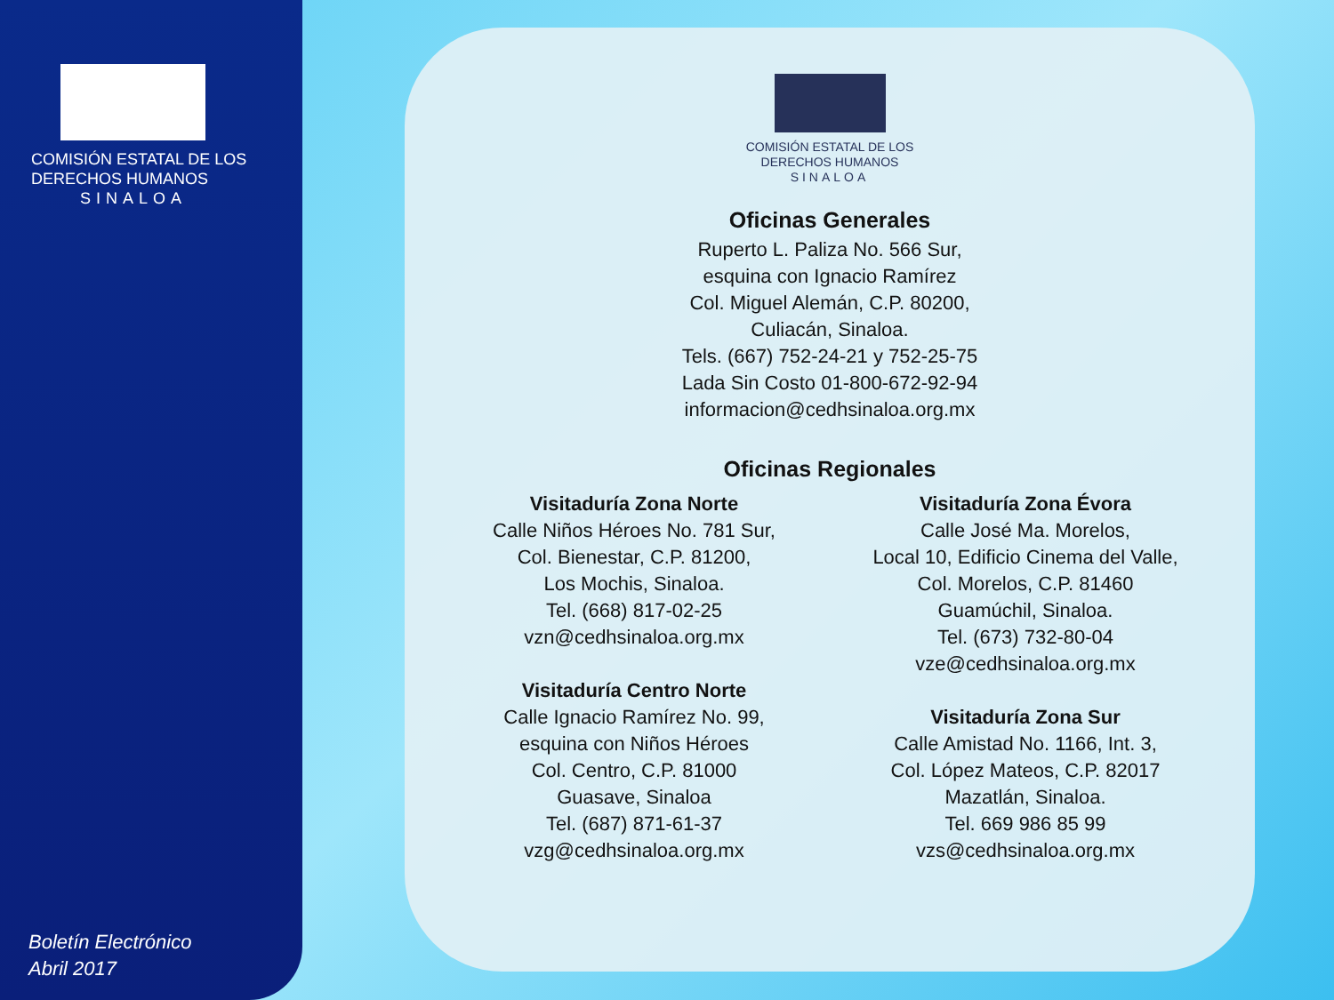COMISIÓN ESTATAL DE LOS
DERECHOS HUMANOS
SINALOA
Boletín Electrónico
Abril 2017
COMISIÓN ESTATAL DE LOS
DERECHOS HUMANOS
SINALOA
Oficinas Generales
Ruperto L. Paliza No. 566 Sur,
esquina con Ignacio Ramírez
Col. Miguel Alemán, C.P. 80200,
Culiacán, Sinaloa.
Tels. (667) 752-24-21 y 752-25-75
Lada Sin Costo 01-800-672-92-94
informacion@cedhsinaloa.org.mx
Oficinas Regionales
Visitaduría Zona Norte
Calle Niños Héroes No. 781 Sur,
Col. Bienestar, C.P. 81200,
Los Mochis, Sinaloa.
Tel. (668) 817-02-25
vzn@cedhsinaloa.org.mx
Visitaduría Centro Norte
Calle Ignacio Ramírez No. 99,
esquina con Niños Héroes
Col. Centro, C.P. 81000
Guasave, Sinaloa
Tel. (687) 871-61-37
vzg@cedhsinaloa.org.mx
Visitaduría Zona Évora
Calle José Ma. Morelos,
Local 10, Edificio Cinema del Valle,
Col. Morelos, C.P. 81460
Guamúchil, Sinaloa.
Tel. (673) 732-80-04
vze@cedhsinaloa.org.mx
Visitaduría Zona Sur
Calle Amistad No. 1166, Int. 3,
Col. López Mateos, C.P. 82017
Mazatlán, Sinaloa.
Tel. 669 986 85 99
vzs@cedhsinaloa.org.mx